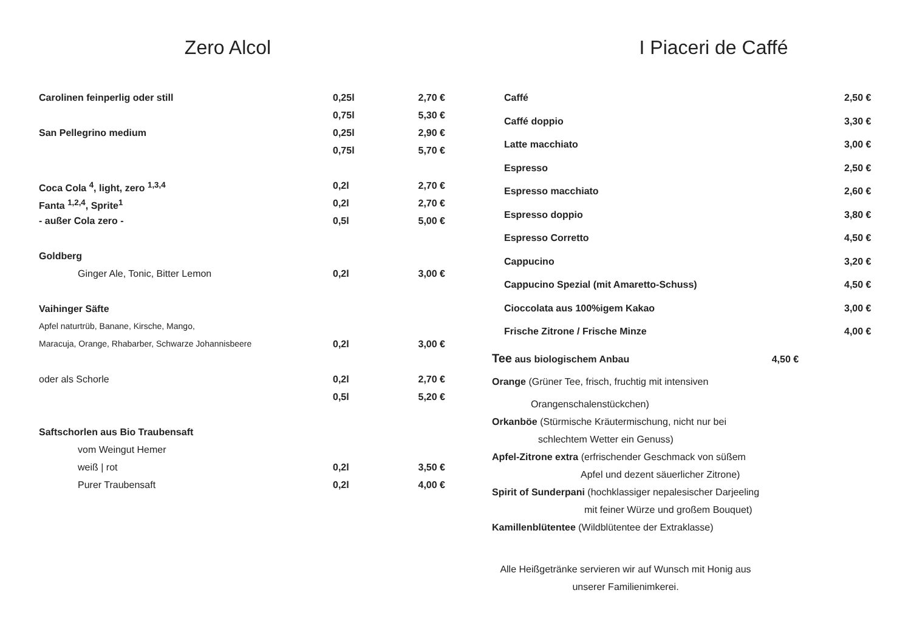Zero Alcol
| Carolinen feinperlig oder still | 0,25l | 2,70 € |
| | 0,75l | 5,30 € |
| San Pellegrino medium | 0,25l | 2,90 € |
| | 0,75l | 5,70 € |
| Coca Cola <sup>4</sup>, light, zero <sup>1,3,4</sup> | 0,2l | 2,70 € |
| Fanta <sup>1,2,4</sup>, Sprite<sup>1</sup> | 0,2l | 2,70 € |
| - außer Cola zero - | 0,5l | 5,00 € |
| Goldberg | | |
| Ginger Ale, Tonic, Bitter Lemon | 0,2l | 3,00 € |
| Vaihinger Säfte | | |
| Apfel naturtrüb, Banane, Kirsche, Mango, | | |
| Maracuja, Orange, Rhabarber, Schwarze Johannisbeere | 0,2l | 3,00 € |
| oder als Schorle | 0,2l | 2,70 € |
| | 0,5l | 5,20 € |
| Saftschorlen aus Bio Traubensaft | | |
| vom Weingut Hemer | | |
| weiß / rot | 0,2l | 3,50 € |
| Purer Traubensaft | 0,2l | 4,00 € |
I Piaceri de Caffé
| Caffé | 2,50 € |
| Caffé doppio | 3,30 € |
| Latte macchiato | 3,00 € |
| Espresso | 2,50 € |
| Espresso macchiato | 2,60 € |
| Espresso doppio | 3,80 € |
| Espresso Corretto | 4,50 € |
| Cappucino | 3,20 € |
| Cappucino Spezial (mit Amaretto-Schuss) | 4,50 € |
| Cioccolata aus 100%igem Kakao | 3,00 € |
| Frische Zitrone / Frische Minze | 4,00 € |
Tee aus biologischem Anbau 4,50 €
Orange (Grüner Tee, frisch, fruchtig mit intensiven
Orangenschalenstückchen)
Orkanböe (Stürmische Kräutermischung, nicht nur bei
schlechtem Wetter ein Genuss)
Apfel-Zitrone extra (erfrischender Geschmack von süßem
Apfel und dezent säuerlicher Zitrone)
Spirit of Sunderpani (hochklassiger nepalesischer Darjeeling
mit feiner Würze und großem Bouquet)
Kamillenblütentee (Wildblütentee der Extraklasse)
Alle Heißgetränke servieren wir auf Wunsch mit Honig aus unserer Familienimkerei.